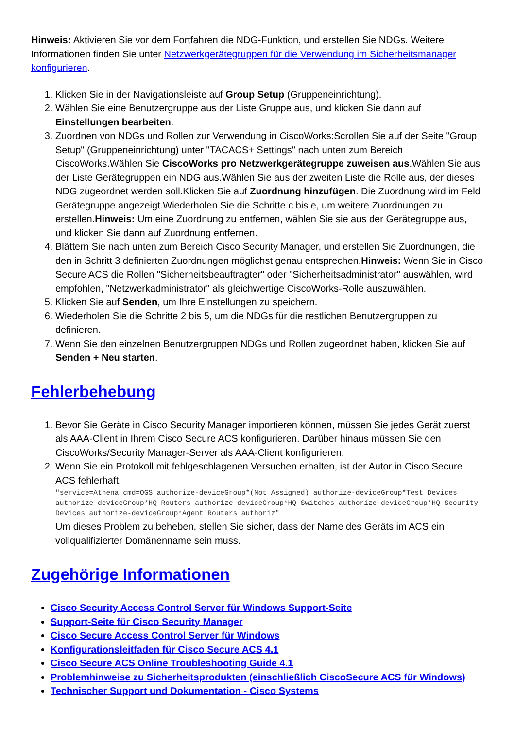Hinweis: Aktivieren Sie vor dem Fortfahren die NDG-Funktion, und erstellen Sie NDGs. Weitere Informationen finden Sie unter Netzwerkgerätegruppen für die Verwendung im Sicherheitsmanager konfigurieren.
1. Klicken Sie in der Navigationsleiste auf Group Setup (Gruppeneinrichtung).
2. Wählen Sie eine Benutzergruppe aus der Liste Gruppe aus, und klicken Sie dann auf Einstellungen bearbeiten.
3. Zuordnen von NDGs und Rollen zur Verwendung in CiscoWorks:Scrollen Sie auf der Seite "Group Setup" (Gruppeneinrichtung) unter "TACACS+ Settings" nach unten zum Bereich CiscoWorks.Wählen Sie CiscoWorks pro Netzwerkgerätegruppe zuweisen aus.Wählen Sie aus der Liste Gerätegruppen ein NDG aus.Wählen Sie aus der zweiten Liste die Rolle aus, der dieses NDG zugeordnet werden soll.Klicken Sie auf Zuordnung hinzufügen. Die Zuordnung wird im Feld Gerätegruppe angezeigt.Wiederholen Sie die Schritte c bis e, um weitere Zuordnungen zu erstellen.Hinweis: Um eine Zuordnung zu entfernen, wählen Sie sie aus der Gerätegruppe aus, und klicken Sie dann auf Zuordnung entfernen.
4. Blättern Sie nach unten zum Bereich Cisco Security Manager, und erstellen Sie Zuordnungen, die den in Schritt 3 definierten Zuordnungen möglichst genau entsprechen.Hinweis: Wenn Sie in Cisco Secure ACS die Rollen "Sicherheitsbeauftragter" oder "Sicherheitsadministrator" auswählen, wird empfohlen, "Netzwerkadministrator" als gleichwertige CiscoWorks-Rolle auszuwählen.
5. Klicken Sie auf Senden, um Ihre Einstellungen zu speichern.
6. Wiederholen Sie die Schritte 2 bis 5, um die NDGs für die restlichen Benutzergruppen zu definieren.
7. Wenn Sie den einzelnen Benutzergruppen NDGs und Rollen zugeordnet haben, klicken Sie auf Senden + Neu starten.
Fehlerbehebung
1. Bevor Sie Geräte in Cisco Security Manager importieren können, müssen Sie jedes Gerät zuerst als AAA-Client in Ihrem Cisco Secure ACS konfigurieren. Darüber hinaus müssen Sie den CiscoWorks/Security Manager-Server als AAA-Client konfigurieren.
2. Wenn Sie ein Protokoll mit fehlgeschlagenen Versuchen erhalten, ist der Autor in Cisco Secure ACS fehlerhaft.
"service=Athena cmd=OGS authorize-deviceGroup*(Not Assigned) authorize-deviceGroup*Test Devices authorize-deviceGroup*HQ Routers authorize-deviceGroup*HQ Switches authorize-deviceGroup*HQ Security Devices authorize-deviceGroup*Agent Routers authoriz"
Um dieses Problem zu beheben, stellen Sie sicher, dass der Name des Geräts im ACS ein vollqualifizierter Domänenname sein muss.
Zugehörige Informationen
Cisco Security Access Control Server für Windows Support-Seite
Support-Seite für Cisco Security Manager
Cisco Secure Access Control Server für Windows
Konfigurationsleitfaden für Cisco Secure ACS 4.1
Cisco Secure ACS Online Troubleshooting Guide 4.1
Problemhinweise zu Sicherheitsprodukten (einschließlich CiscoSecure ACS für Windows)
Technischer Support und Dokumentation - Cisco Systems